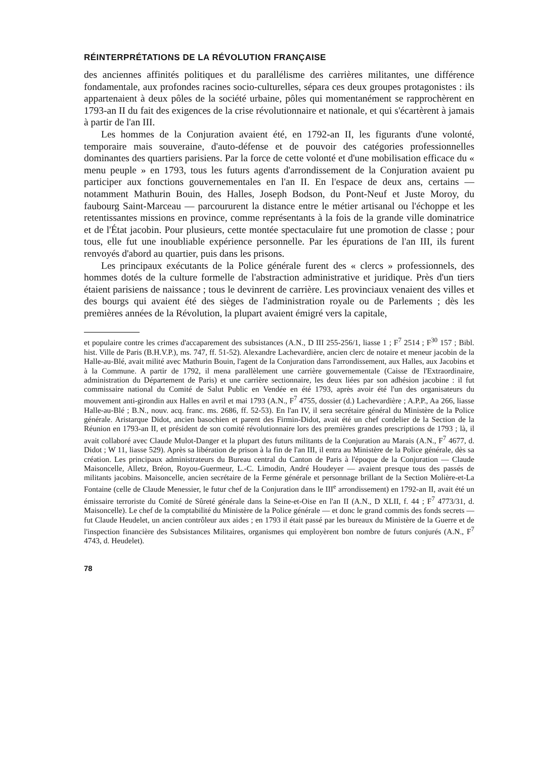RÉINTERPRÉTATIONS DE LA RÉVOLUTION FRANÇAISE
des anciennes affinités politiques et du parallélisme des carrières militantes, une différence fondamentale, aux profondes racines socio-culturelles, sépara ces deux groupes protagonistes : ils appartenaient à deux pôles de la société urbaine, pôles qui momentanément se rapprochèrent en 1793-an II du fait des exigences de la crise révolutionnaire et nationale, et qui s'écartèrent à jamais à partir de l'an III.
Les hommes de la Conjuration avaient été, en 1792-an II, les figurants d'une volonté, temporaire mais souveraine, d'auto-défense et de pouvoir des catégories professionnelles dominantes des quartiers parisiens. Par la force de cette volonté et d'une mobilisation efficace du « menu peuple » en 1793, tous les futurs agents d'arrondissement de la Conjuration avaient pu participer aux fonctions gouvernementales en l'an II. En l'espace de deux ans, certains — notamment Mathurin Bouin, des Halles, Joseph Bodson, du Pont-Neuf et Juste Moroy, du faubourg Saint-Marceau — parcoururent la distance entre le métier artisanal ou l'échoppe et les retentissantes missions en province, comme représentants à la fois de la grande ville dominatrice et de l'État jacobin. Pour plusieurs, cette montée spectaculaire fut une promotion de classe ; pour tous, elle fut une inoubliable expérience personnelle. Par les épurations de l'an III, ils furent renvoyés d'abord au quartier, puis dans les prisons.
Les principaux exécutants de la Police générale furent des « clercs » professionnels, des hommes dotés de la culture formelle de l'abstraction administrative et juridique. Près d'un tiers étaient parisiens de naissance ; tous le devinrent de carrière. Les provinciaux venaient des villes et des bourgs qui avaient été des sièges de l'administration royale ou de Parlements ; dès les premières années de la Révolution, la plupart avaient émigré vers la capitale,
et populaire contre les crimes d'accaparement des subsistances (A.N., D III 255-256/1, liasse 1 ; F<sup>7</sup> 2514 ; F<sup>30</sup> 157 ; Bibl. hist. Ville de Paris (B.H.V.P.), ms. 747, ff. 51-52). Alexandre Lachevardière, ancien clerc de notaire et meneur jacobin de la Halle-au-Blé, avait milité avec Mathurin Bouin, l'agent de la Conjuration dans l'arrondissement, aux Halles, aux Jacobins et à la Commune. A partir de 1792, il mena parallèlement une carrière gouvernementale (Caisse de l'Extraordinaire, administration du Département de Paris) et une carrière sectionnaire, les deux liées par son adhésion jacobine : il fut commissaire national du Comité de Salut Public en Vendée en été 1793, après avoir été l'un des organisateurs du mouvement anti-girondin aux Halles en avril et mai 1793 (A.N., F<sup>7</sup> 4755, dossier (d.) Lachevardière ; A.P.P., Aa 266, liasse Halle-au-Blé ; B.N., nouv. acq. franc. ms. 2686, ff. 52-53). En l'an IV, il sera secrétaire général du Ministère de la Police générale. Aristarque Didot, ancien basochien et parent des Firmin-Didot, avait été un chef cordelier de la Section de la Réunion en 1793-an II, et président de son comité révolutionnaire lors des premières grandes prescriptions de 1793 ; là, il avait collaboré avec Claude Mulot-Danger et la plupart des futurs militants de la Conjuration au Marais (A.N., F<sup>7</sup> 4677, d. Didot ; W 11, liasse 529). Après sa libération de prison à la fin de l'an III, il entra au Ministère de la Police générale, dès sa création. Les principaux administrateurs du Bureau central du Canton de Paris à l'époque de la Conjuration — Claude Maisoncelle, Alletz, Bréon, Royou-Guermeur, L.-C. Limodin, André Houdeyer — avaient presque tous des passés de militants jacobins. Maisoncelle, ancien secrétaire de la Ferme générale et personnage brillant de la Section Molière-et-La Fontaine (celle de Claude Menessier, le futur chef de la Conjuration dans le III<sup>e</sup> arrondissement) en 1792-an II, avait été un émissaire terroriste du Comité de Sûreté générale dans la Seine-et-Oise en l'an II (A.N., D XLII, f. 44 ; F<sup>7</sup> 4773/31, d. Maisoncelle). Le chef de la comptabilité du Ministère de la Police générale — et donc le grand commis des fonds secrets — fut Claude Heudelet, un ancien contrôleur aux aides ; en 1793 il était passé par les bureaux du Ministère de la Guerre et de l'inspection financière des Subsistances Militaires, organismes qui employèrent bon nombre de futurs conjurés (A.N., F<sup>7</sup> 4743, d. Heudelet).
78